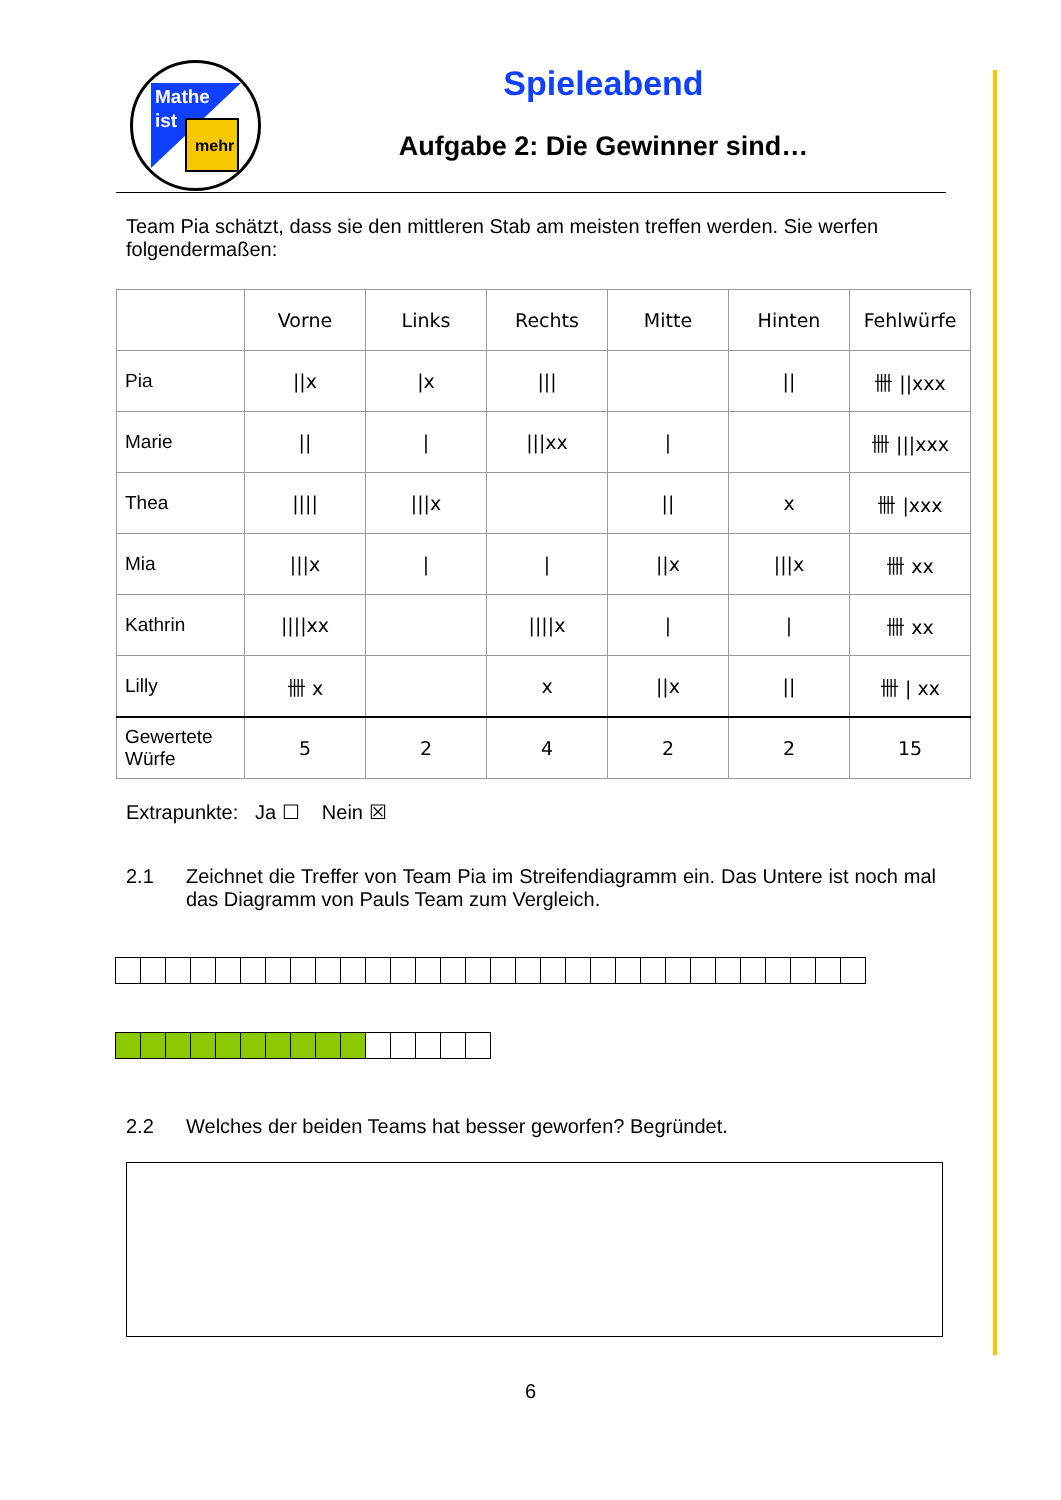Mathe
ist
mehr
Spieleabend
Aufgabe 2: Die Gewinner sind…
Team Pia schätzt, dass sie den mittleren Stab am meisten treffen werden. Sie werfen folgendermaßen:
| | Vorne | Links | Rechts | Mitte | Hinten | Fehlwürfe |
| --- | --- | --- | --- | --- | --- | --- |
| Pia | //x | /x | /// | | // | 卌 //xxx |
| Marie | // | / | ///xx | / | | 卌 ///xxx |
| Thea | //// | ///x | | // | x | 卌 /xxx |
| Mia | ///x | / | / | //x | ///x | 卌 xx |
| Kathrin | ////xx | | ////x | / | / | 卌 xx |
| Lilly | 卌 x | | x | //x | // | 卌 / xx |
| Gewertete Würfe | 5 | 2 | 4 | 2 | 2 | 15 |
Extrapunkte: Ja ☐ Nein ☒
2.1 Zeichnet die Treffer von Team Pia im Streifendiagramm ein. Das Untere ist noch mal das Diagramm von Pauls Team zum Vergleich.
2.2 Welches der beiden Teams hat besser geworfen? Begründet.
6